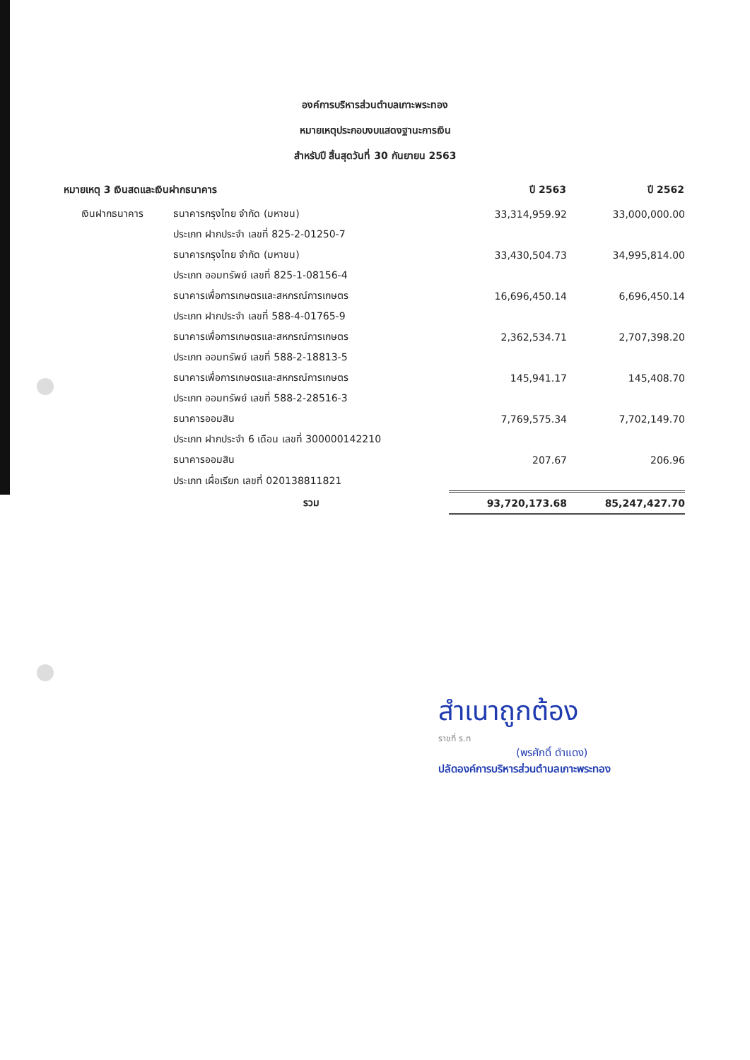องค์การบริหารส่วนตำบลเกาะพระทอง
หมายเหตุประกอบงบแสดงฐานะการเงิน
สำหรับปี สิ้นสุดวันที่ 30 กันยายน 2563
| หมายเหตุ 3 เงินสดและเงินฝากธนาคาร | | ปี 2563 | ปี 2562 |
| เงินฝากธนาคาร | ธนาคารกรุงไทย จำกัด (มหาชน) | 33,314,959.92 | 33,000,000.00 |
| | ประเภท ฝากประจำ เลขที่ 825-2-01250-7 | | |
| | ธนาคารกรุงไทย จำกัด (มหาชน) | 33,430,504.73 | 34,995,814.00 |
| | ประเภท ออมทรัพย์ เลขที่ 825-1-08156-4 | | |
| | ธนาคารเพื่อการเกษตรและสหกรณ์การเกษตร | 16,696,450.14 | 6,696,450.14 |
| | ประเภท ฝากประจำ เลขที่ 588-4-01765-9 | | |
| | ธนาคารเพื่อการเกษตรและสหกรณ์การเกษตร | 2,362,534.71 | 2,707,398.20 |
| | ประเภท ออมทรัพย์ เลขที่ 588-2-18813-5 | | |
| | ธนาคารเพื่อการเกษตรและสหกรณ์การเกษตร | 145,941.17 | 145,408.70 |
| | ประเภท ออมทรัพย์ เลขที่ 588-2-28516-3 | | |
| | ธนาคารออมสิน | 7,769,575.34 | 7,702,149.70 |
| | ประเภท ฝากประจำ 6 เดือน เลขที่ 300000142210 | | |
| | ธนาคารออมสิน | 207.67 | 206.96 |
| | ประเภท เผื่อเรียก เลขที่ 020138811821 | | |
| | รวม | 93,720,173.68 | 85,247,427.70 |
สำเนาถูกต้อง
ราชที่ ร.ท
(พรศักดิ์ ดำแดง)
ปลัดองค์การบริหารส่วนตำบลเกาะพระทอง